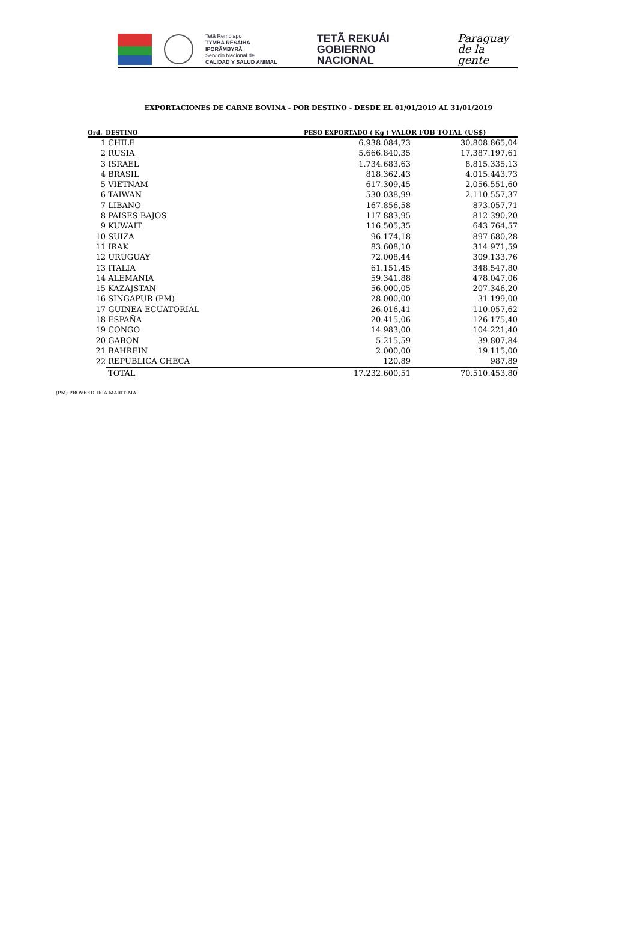Tetã Rembiapo
TYMBA RESÃIHA IPORÃMBYRÃ
Servicio Nacional de
CALIDAD Y SALUD ANIMAL
TETÃ REKUÁI
GOBIERNO NACIONAL
Paraguay
de la gente
EXPORTACIONES DE CARNE BOVINA - POR DESTINO - DESDE EL 01/01/2019 AL 31/01/2019
| Ord. | DESTINO | PESO EXPORTADO ( Kg ) VALOR FOB TOTAL (US$) | |
| --- | --- | --- | --- |
| 1 | CHILE | 6.938.084,73 | 30.808.865,04 |
| 2 | RUSIA | 5.666.840,35 | 17.387.197,61 |
| 3 | ISRAEL | 1.734.683,63 | 8.815.335,13 |
| 4 | BRASIL | 818.362,43 | 4.015.443,73 |
| 5 | VIETNAM | 617.309,45 | 2.056.551,60 |
| 6 | TAIWAN | 530.038,99 | 2.110.557,37 |
| 7 | LIBANO | 167.856,58 | 873.057,71 |
| 8 | PAISES BAJOS | 117.883,95 | 812.390,20 |
| 9 | KUWAIT | 116.505,35 | 643.764,57 |
| 10 | SUIZA | 96.174,18 | 897.680,28 |
| 11 | IRAK | 83.608,10 | 314.971,59 |
| 12 | URUGUAY | 72.008,44 | 309.133,76 |
| 13 | ITALIA | 61.151,45 | 348.547,80 |
| 14 | ALEMANIA | 59.341,88 | 478.047,06 |
| 15 | KAZAJSTAN | 56.000,05 | 207.346,20 |
| 16 | SINGAPUR (PM) | 28.000,00 | 31.199,00 |
| 17 | GUINEA ECUATORIAL | 26.016,41 | 110.057,62 |
| 18 | ESPAÑA | 20.415,06 | 126.175,40 |
| 19 | CONGO | 14.983,00 | 104.221,40 |
| 20 | GABON | 5.215,59 | 39.807,84 |
| 21 | BAHREIN | 2.000,00 | 19.115,00 |
| 22 | REPUBLICA CHECA | 120,89 | 987,89 |
| | TOTAL | 17.232.600,51 | 70.510.453,80 |
(PM) PROVEEDURIA MARITIMA